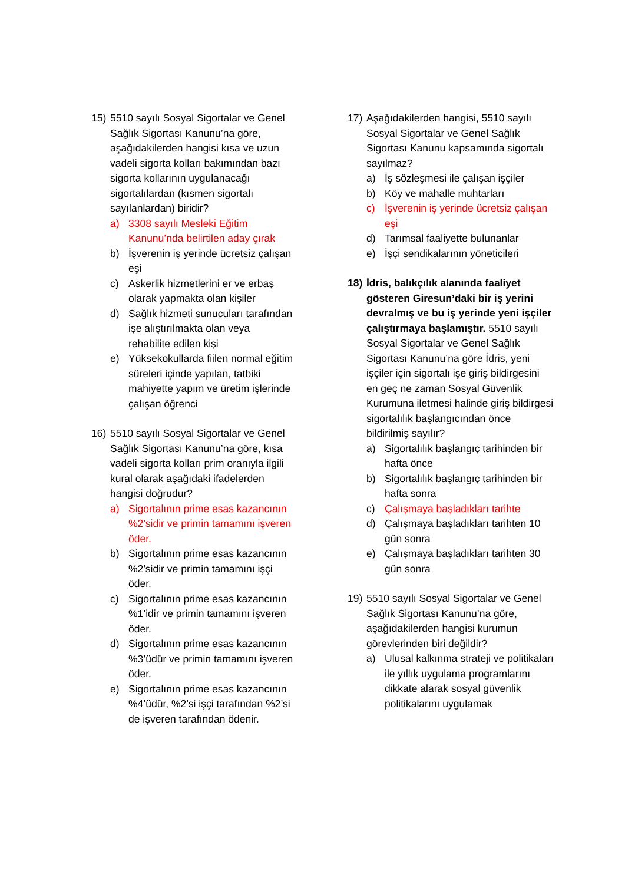15) 5510 sayılı Sosyal Sigortalar ve Genel Sağlık Sigortası Kanunu’na göre, aşağıdakilerden hangisi kısa ve uzun vadeli sigorta kolları bakımından bazı sigorta kollarının uygulanacağı sigortalılardan (kısmen sigortalı sayılanlardan) biridir?
a) 3308 sayılı Mesleki Eğitim Kanunu’nda belirtilen aday çırak
b) İşverenin iş yerinde ücretsiz çalışan eşi
c) Askerlik hizmetlerini er ve erbaş olarak yapmakta olan kişiler
d) Sağlık hizmeti sunucuları tarafından işe alıştırılmakta olan veya rehabilite edilen kişi
e) Yüksekokullarda fiilen normal eğitim süreleri içinde yapılan, tatbiki mahiyette yapım ve üretim işlerinde çalışan öğrenci
16) 5510 sayılı Sosyal Sigortalar ve Genel Sağlık Sigortası Kanunu’na göre, kısa vadeli sigorta kolları prim oranıyla ilgili kural olarak aşağıdaki ifadelerden hangisi doğrudur?
a) Sigortalının prime esas kazancının %2’sidir ve primin tamamını işveren öder.
b) Sigortalının prime esas kazancının %2’sidir ve primin tamamını işçi öder.
c) Sigortalının prime esas kazancının %1’idir ve primin tamamını işveren öder.
d) Sigortalının prime esas kazancının %3’üdür ve primin tamamını işveren öder.
e) Sigortalının prime esas kazancının %4’üdür, %2’si işçi tarafından %2’si de işveren tarafından ödenir.
17) Aşağıdakilerden hangisi, 5510 sayılı Sosyal Sigortalar ve Genel Sağlık Sigortası Kanunu kapsamında sigortalı sayılmaz?
a) İş sözleşmesi ile çalışan işçiler
b) Köy ve mahalle muhtarları
c) İşverenin iş yerinde ücretsiz çalışan eşi
d) Tarımsal faaliyette bulunanlar
e) İşçi sendikalarının yöneticileri
18) İdris, balıkçılık alanında faaliyet gösteren Giresun’daki bir iş yerini devralmış ve bu iş yerinde yeni işçiler çalıştırmaya başlamıştır. 5510 sayılı Sosyal Sigortalar ve Genel Sağlık Sigortası Kanunu’na göre İdris, yeni işçiler için sigortalı işe giriş bildirgesini en geç ne zaman Sosyal Güvenlik Kurumuna iletmesi halinde giriş bildirgesi sigortalılık başlangıcından önce bildirilmiş sayılır?
a) Sigortalılık başlangıç tarihinden bir hafta önce
b) Sigortalılık başlangıç tarihinden bir hafta sonra
c) Çalışmaya başladıkları tarihte
d) Çalışmaya başladıkları tarihten 10 gün sonra
e) Çalışmaya başladıkları tarihten 30 gün sonra
19) 5510 sayılı Sosyal Sigortalar ve Genel Sağlık Sigortası Kanunu’na göre, aşağıdakilerden hangisi kurumun görevlerinden biri değildir?
a) Ulusal kalkınma strateji ve politikaları ile yıllık uygulama programlarını dikkate alarak sosyal güvenlik politikalarını uygulamak